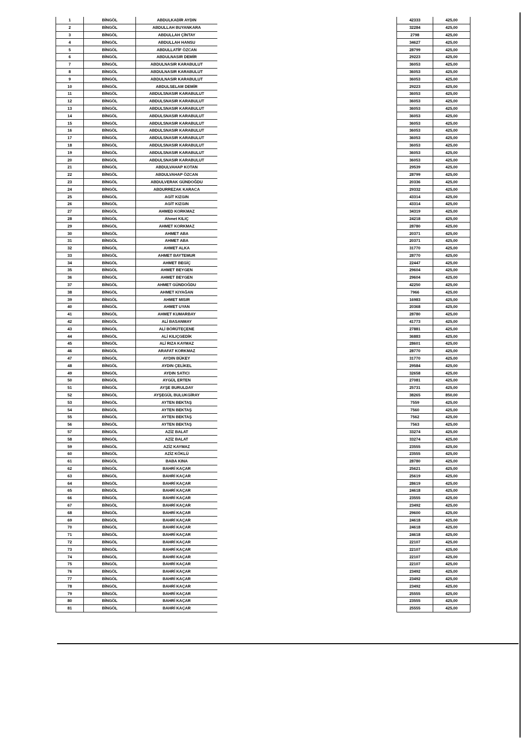| 1 | BİNGÖL | ABDULKADİR AYDIN |
| 2 | BİNGÖL | ABDULLAH BUYANKARA |
| 3 | BİNGÖL | ABDULLAH ÇİNTAY |
| 4 | BİNGÖL | ABDULLAH HANSU |
| 5 | BİNGÖL | ABDULLATİF ÖZCAN |
| 6 | BİNGÖL | ABDULNASIR DEMİR |
| 7 | BİNGÖL | ABDULNASIR KARABULUT |
| 8 | BİNGÖL | ABDULNASIR KARABULUT |
| 9 | BİNGÖL | ABDULNASIR KARABULUT |
| 10 | BİNGÖL | ABDULSELAM DEMİR |
| 11 | BİNGÖL | ABDULSNASIR KARABULUT |
| 12 | BİNGÖL | ABDULSNASIR KARABULUT |
| 13 | BİNGÖL | ABDULSNASIR KARABULUT |
| 14 | BİNGÖL | ABDULSNASIR KARABULUT |
| 15 | BİNGÖL | ABDULSNASIR KARABULUT |
| 16 | BİNGÖL | ABDULSNASIR KARABULUT |
| 17 | BİNGÖL | ABDULSNASIR KARABULUT |
| 18 | BİNGÖL | ABDULSNASIR KARABULUT |
| 19 | BİNGÖL | ABDULSNASIR KARABULUT |
| 20 | BİNGÖL | ABDULSNASIR KARABULUT |
| 21 | BİNGÖL | ABDULVAHAP KOTAN |
| 22 | BİNGÖL | ABDULVAHAP ÖZCAN |
| 23 | BİNGÖL | ABDULVERAK GÜNDOĞDU |
| 24 | BİNGÖL | ABDURREZAK KARACA |
| 25 | BİNGÖL | AGİT KIZGIN |
| 26 | BİNGÖL | AGİT KIZGIN |
| 27 | BİNGÖL | AHMED KORKMAZ |
| 28 | BİNGÖL | Ahmet KILIÇ |
| 29 | BİNGÖL | AHMET KORKMAZ |
| 30 | BİNGÖL | AHMET ABA |
| 31 | BİNGÖL | AHMET ABA |
| 32 | BİNGÖL | AHMET ALKA |
| 33 | BİNGÖL | AHMET BAYTEMUR |
| 34 | BİNGÖL | AHMET BEGİÇ |
| 35 | BİNGÖL | AHMET BEYGEN |
| 36 | BİNGÖL | AHMET BEYGEN |
| 37 | BİNGÖL | AHMET GÜNDOĞDU |
| 38 | BİNGÖL | AHMET KIYAĞAN |
| 39 | BİNGÖL | AHMET MISIR |
| 40 | BİNGÖL | AHMET UYAN |
| 41 | BİNGÖL | AHMET KUMARBAY |
| 42 | BİNGÖL | ALİ BASANMAY |
| 43 | BİNGÖL | ALİ BÖRÜTEÇENE |
| 44 | BİNGÖL | ALİ KILIÇGEDİK |
| 45 | BİNGÖL | ALİ RIZA KAYMAZ |
| 46 | BİNGÖL | ARAFAT KORKMAZ |
| 47 | BİNGÖL | AYDIN BÜKEY |
| 48 | BİNGÖL | AYDIN ÇELİKEL |
| 49 | BİNGÖL | AYDIN SATICI |
| 50 | BİNGÖL | AYGÜL ERTEN |
| 51 | BİNGÖL | AYŞE BURULDAY |
| 52 | BİNGÖL | AYŞEGÜL BULUKGİRAY |
| 53 | BİNGÖL | AYTEN BEKTAŞ |
| 54 | BİNGÖL | AYTEN BEKTAŞ |
| 55 | BİNGÖL | AYTEN BEKTAŞ |
| 56 | BİNGÖL | AYTEN BEKTAŞ |
| 57 | BİNGÖL | AZİZ BALAT |
| 58 | BİNGÖL | AZİZ BALAT |
| 59 | BİNGÖL | AZİZ KAYMAZ |
| 60 | BİNGÖL | AZİZ KÖKLÜ |
| 61 | BİNGÖL | BABA KINA |
| 62 | BİNGÖL | BAHRİ KAÇAR |
| 63 | BİNGÖL | BAHRİ KAÇAR |
| 64 | BİNGÖL | BAHRİ KAÇAR |
| 65 | BİNGÖL | BAHRİ KAÇAR |
| 66 | BİNGÖL | BAHRİ KAÇAR |
| 67 | BİNGÖL | BAHRİ KAÇAR |
| 68 | BİNGÖL | BAHRİ KAÇAR |
| 69 | BİNGÖL | BAHRİ KAÇAR |
| 70 | BİNGÖL | BAHRİ KAÇAR |
| 71 | BİNGÖL | BAHRİ KAÇAR |
| 72 | BİNGÖL | BAHRİ KAÇAR |
| 73 | BİNGÖL | BAHRİ KAÇAR |
| 74 | BİNGÖL | BAHRİ KAÇAR |
| 75 | BİNGÖL | BAHRİ KAÇAR |
| 76 | BİNGÖL | BAHRİ KAÇAR |
| 77 | BİNGÖL | BAHRİ KAÇAR |
| 78 | BİNGÖL | BAHRİ KAÇAR |
| 79 | BİNGÖL | BAHRİ KAÇAR |
| 80 | BİNGÖL | BAHRİ KAÇAR |
| 81 | BİNGÖL | BAHRİ KAÇAR |
| 42333 | 425,00 |
| 32284 | 425,00 |
| 2798 | 425,00 |
| 34627 | 425,00 |
| 28799 | 425,00 |
| 29223 | 425,00 |
| 36053 | 425,00 |
| 36053 | 425,00 |
| 36053 | 425,00 |
| 29223 | 425,00 |
| 36053 | 425,00 |
| 36053 | 425,00 |
| 36053 | 425,00 |
| 36053 | 425,00 |
| 36053 | 425,00 |
| 36053 | 425,00 |
| 36053 | 425,00 |
| 36053 | 425,00 |
| 36053 | 425,00 |
| 36053 | 425,00 |
| 29539 | 425,00 |
| 28799 | 425,00 |
| 20336 | 425,00 |
| 29332 | 425,00 |
| 43314 | 425,00 |
| 43314 | 425,00 |
| 34319 | 425,00 |
| 24218 | 425,00 |
| 28780 | 425,00 |
| 20371 | 425,00 |
| 20371 | 425,00 |
| 31770 | 425,00 |
| 28770 | 425,00 |
| 22447 | 425,00 |
| 29604 | 425,00 |
| 29604 | 425,00 |
| 42250 | 425,00 |
| 7966 | 425,00 |
| 16983 | 425,00 |
| 20368 | 425,00 |
| 28780 | 425,00 |
| 41773 | 425,00 |
| 27881 | 425,00 |
| 36883 | 425,00 |
| 28601 | 425,00 |
| 28770 | 425,00 |
| 31770 | 425,00 |
| 29584 | 425,00 |
| 32658 | 425,00 |
| 27081 | 425,00 |
| 25731 | 425,00 |
| 38265 | 850,00 |
| 7559 | 425,00 |
| 7560 | 425,00 |
| 7562 | 425,00 |
| 7563 | 425,00 |
| 33274 | 425,00 |
| 33274 | 425,00 |
| 23555 | 425,00 |
| 23555 | 425,00 |
| 28780 | 425,00 |
| 25621 | 425,00 |
| 25619 | 425,00 |
| 28619 | 425,00 |
| 24618 | 425,00 |
| 23555 | 425,00 |
| 23492 | 425,00 |
| 29600 | 425,00 |
| 24618 | 425,00 |
| 24618 | 425,00 |
| 24618 | 425,00 |
| 22107 | 425,00 |
| 22107 | 425,00 |
| 22107 | 425,00 |
| 22107 | 425,00 |
| 23492 | 425,00 |
| 23492 | 425,00 |
| 23492 | 425,00 |
| 25555 | 425,00 |
| 23555 | 425,00 |
| 25555 | 425,00 |